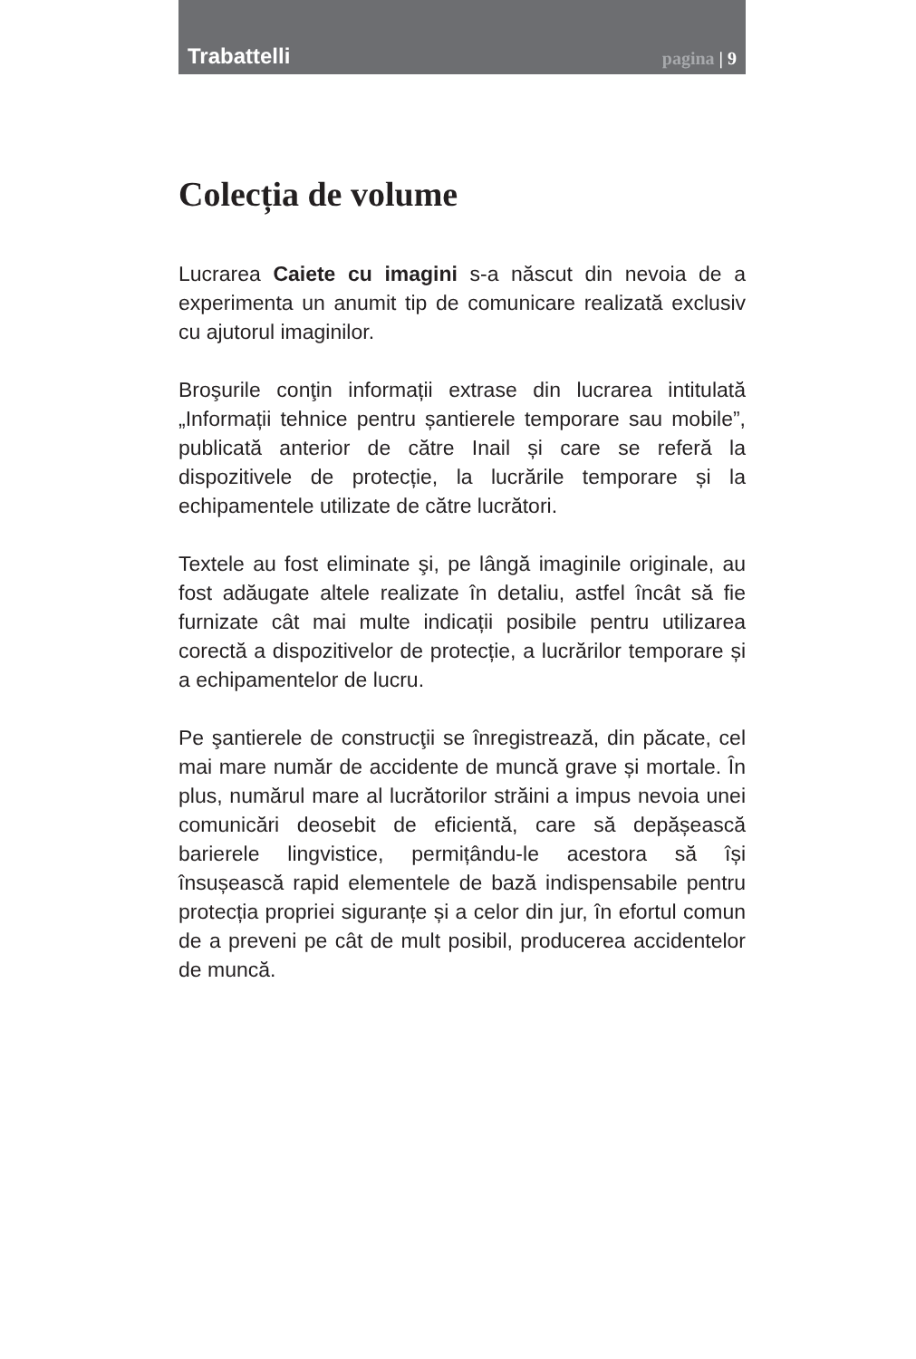Trabattelli
pagina | 9
Colecția de volume
Lucrarea Caiete cu imagini s-a născut din nevoia de a experimenta un anumit tip de comunicare realizată exclusiv cu ajutorul imaginilor.
Broşurile conţin informații extrase din lucrarea intitulată „Informații tehnice pentru șantierele temporare sau mobile”, publicată anterior de către Inail și care se referă la dispozitivele de protecție, la lucrările temporare și la echipamentele utilizate de către lucrători.
Textele au fost eliminate şi, pe lângă imaginile originale, au fost adăugate altele realizate în detaliu, astfel încât să fie furnizate cât mai multe indicații posibile pentru utilizarea corectă a dispozitivelor de protecție, a lucrărilor temporare și a echipamentelor de lucru.
Pe şantierele de construcţii se înregistrează, din păcate, cel mai mare număr de accidente de muncă grave și mortale. În plus, numărul mare al lucrătorilor străini a impus nevoia unei comunicări deosebit de eficientă, care să depășească barierele lingvistice, permițându-le acestora să își însușească rapid elementele de bază indispensabile pentru protecția propriei siguranțe și a celor din jur, în efortul comun de a preveni pe cât de mult posibil, producerea accidentelor de muncă.